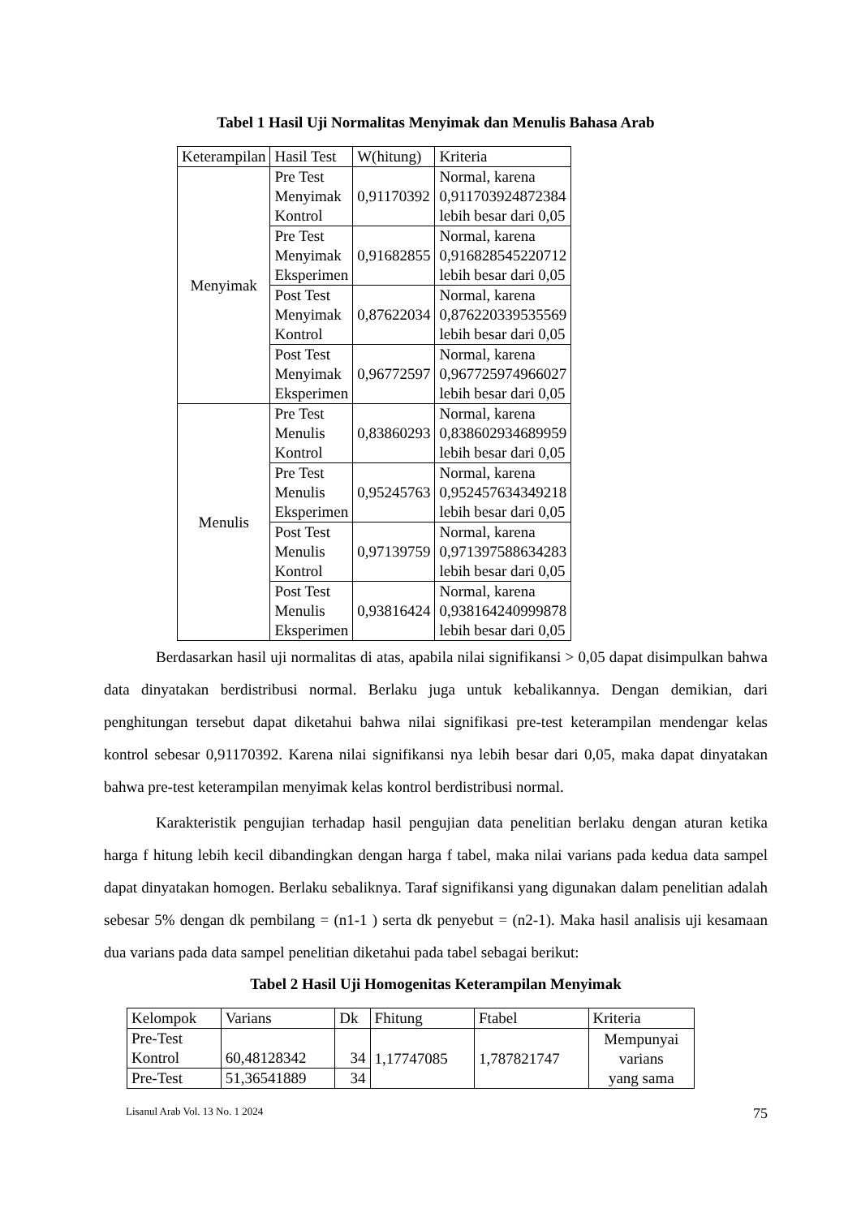Tabel 1 Hasil Uji Normalitas Menyimak dan Menulis Bahasa Arab
| Keterampilan | Hasil Test | W(hitung) | Kriteria |
| --- | --- | --- | --- |
| Menyimak | Pre Test Menyimak Kontrol | 0,91170392 | Normal, karena 0,911703924872384 lebih besar dari 0,05 |
| | Pre Test Menyimak Eksperimen | 0,91682855 | Normal, karena 0,916828545220712 lebih besar dari 0,05 |
| | Post Test Menyimak Kontrol | 0,87622034 | Normal, karena 0,876220339535569 lebih besar dari 0,05 |
| | Post Test Menyimak Eksperimen | 0,96772597 | Normal, karena 0,967725974966027 lebih besar dari 0,05 |
| Menulis | Pre Test Menulis Kontrol | 0,83860293 | Normal, karena 0,838602934689959 lebih besar dari 0,05 |
| | Pre Test Menulis Eksperimen | 0,95245763 | Normal, karena 0,952457634349218 lebih besar dari 0,05 |
| | Post Test Menulis Kontrol | 0,97139759 | Normal, karena 0,971397588634283 lebih besar dari 0,05 |
| | Post Test Menulis Eksperimen | 0,93816424 | Normal, karena 0,938164240999878 lebih besar dari 0,05 |
Berdasarkan hasil uji normalitas di atas, apabila nilai signifikansi > 0,05 dapat disimpulkan bahwa data dinyatakan berdistribusi normal. Berlaku juga untuk kebalikannya. Dengan demikian, dari penghitungan tersebut dapat diketahui bahwa nilai signifikasi pre-test keterampilan mendengar kelas kontrol sebesar 0,91170392. Karena nilai signifikansi nya lebih besar dari 0,05, maka dapat dinyatakan bahwa pre-test keterampilan menyimak kelas kontrol berdistribusi normal.
Karakteristik pengujian terhadap hasil pengujian data penelitian berlaku dengan aturan ketika harga f hitung lebih kecil dibandingkan dengan harga f tabel, maka nilai varians pada kedua data sampel dapat dinyatakan homogen. Berlaku sebaliknya. Taraf signifikansi yang digunakan dalam penelitian adalah sebesar 5% dengan dk pembilang = (n1-1 ) serta dk penyebut = (n2-1). Maka hasil analisis uji kesamaan dua varians pada data sampel penelitian diketahui pada tabel sebagai berikut:
Tabel 2 Hasil Uji Homogenitas Keterampilan Menyimak
| Kelompok | Varians | Dk | Fhitung | Ftabel | Kriteria |
| --- | --- | --- | --- | --- | --- |
| Pre-Test Kontrol | 60,48128342 | 34 | 1,17747085 | 1,787821747 | Mempunyai varians yang sama |
| Pre-Test | 51,36541889 | 34 | | | |
Lisanul Arab Vol. 13 No. 1 2024 75